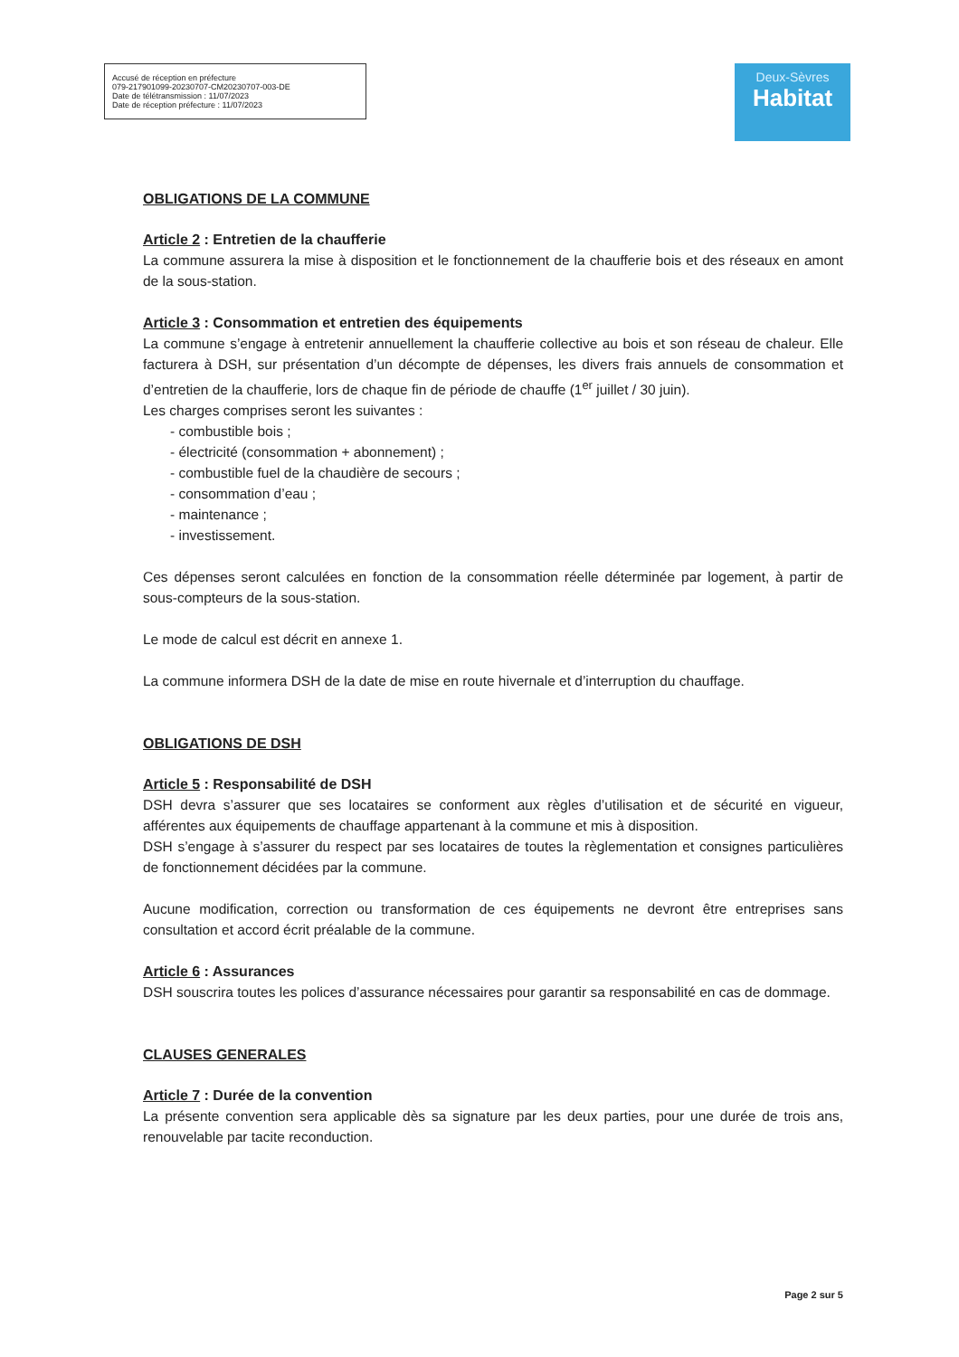Accusé de réception en préfecture
079-217901099-20230707-CM20230707-003-DE
Date de télétransmission : 11/07/2023
Date de réception préfecture : 11/07/2023
Deux-Sèvres
Habitat
OBLIGATIONS DE LA COMMUNE
Article 2 : Entretien de la chaufferie
La commune assurera la mise à disposition et le fonctionnement de la chaufferie bois et des réseaux en amont de la sous-station.
Article 3 : Consommation et entretien des équipements
La commune s’engage à entretenir annuellement la chaufferie collective au bois et son réseau de chaleur. Elle facturera à DSH, sur présentation d’un décompte de dépenses, les divers frais annuels de consommation et d’entretien de la chaufferie, lors de chaque fin de période de chauffe (1<sup>er</sup> juillet / 30 juin).
Les charges comprises seront les suivantes :
- combustible bois ;
- électricité (consommation + abonnement) ;
- combustible fuel de la chaudière de secours ;
- consommation d’eau ;
- maintenance ;
- investissement.
Ces dépenses seront calculées en fonction de la consommation réelle déterminée par logement, à partir de sous-compteurs de la sous-station.
Le mode de calcul est décrit en annexe 1.
La commune informera DSH de la date de mise en route hivernale et d’interruption du chauffage.
OBLIGATIONS DE DSH
Article 5 : Responsabilité de DSH
DSH devra s’assurer que ses locataires se conforment aux règles d’utilisation et de sécurité en vigueur, afférentes aux équipements de chauffage appartenant à la commune et mis à disposition.
DSH s’engage à s’assurer du respect par ses locataires de toutes la règlementation et consignes particulières de fonctionnement décidées par la commune.
Aucune modification, correction ou transformation de ces équipements ne devront être entreprises sans consultation et accord écrit préalable de la commune.
Article 6 : Assurances
DSH souscrira toutes les polices d’assurance nécessaires pour garantir sa responsabilité en cas de dommage.
CLAUSES GENERALES
Article 7 : Durée de la convention
La présente convention sera applicable dès sa signature par les deux parties, pour une durée de trois ans, renouvelable par tacite reconduction.
Page 2 sur 5